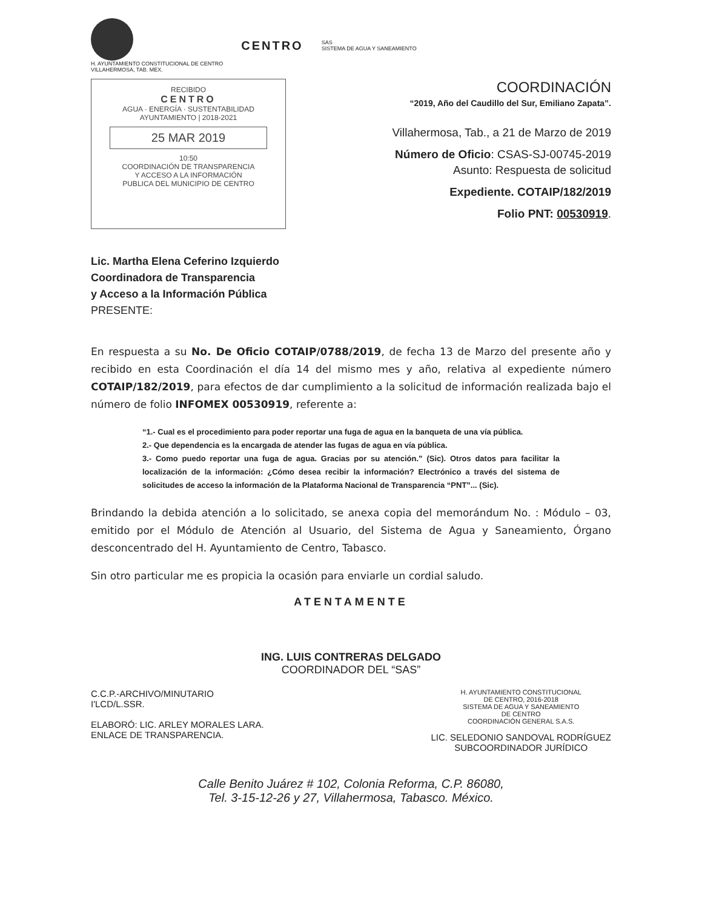H. AYUNTAMIENTO CONSTITUCIONAL DE CENTRO
VILLAHERMOSA, TAB. MEX.
CENTRO SAS
SISTEMA DE AGUA Y SANEAMIENTO
RECIBIDO
CENTRO
AGUA · ENERGÍA · SUSTENTABILIDAD
AYUNTAMIENTO | 2018-2021
25 MAR 2019
10:50
COORDINACIÓN DE TRANSPARENCIA
Y ACCESO A LA INFORMACIÓN
PUBLICA DEL MUNICIPIO DE CENTRO
COORDINACIÓN
“2019, Año del Caudillo del Sur, Emiliano Zapata”.
Villahermosa, Tab., a 21 de Marzo de 2019
Número de Oficio: CSAS-SJ-00745-2019
Asunto: Respuesta de solicitud
Expediente. COTAIP/182/2019
Folio PNT: 00530919.
Lic. Martha Elena Ceferino Izquierdo
Coordinadora de Transparencia
y Acceso a la Información Pública
PRESENTE:
En respuesta a su No. De Oficio COTAIP/0788/2019, de fecha 13 de Marzo del presente año y recibido en esta Coordinación el día 14 del mismo mes y año, relativa al expediente número COTAIP/182/2019, para efectos de dar cumplimiento a la solicitud de información realizada bajo el número de folio INFOMEX 00530919, referente a:
“1.- Cual es el procedimiento para poder reportar una fuga de agua en la banqueta de una vía pública.
2.- Que dependencia es la encargada de atender las fugas de agua en vía pública.
3.- Como puedo reportar una fuga de agua. Gracias por su atención.” (Sic). Otros datos para facilitar la localización de la información: ¿Cómo desea recibir la información? Electrónico a través del sistema de solicitudes de acceso la información de la Plataforma Nacional de Transparencia “PNT”... (Sic).
Brindando la debida atención a lo solicitado, se anexa copia del memorándum No. : Módulo – 03, emitido por el Módulo de Atención al Usuario, del Sistema de Agua y Saneamiento, Órgano desconcentrado del H. Ayuntamiento de Centro, Tabasco.
Sin otro particular me es propicia la ocasión para enviarle un cordial saludo.
ATENTAMENTE
ING. LUIS CONTRERAS DELGADO
COORDINADOR DEL “SAS”
C.C.P.-ARCHIVO/MINUTARIO
I'LCD/L.SSR.
ELABORÓ: LIC. ARLEY MORALES LARA.
ENLACE DE TRANSPARENCIA.
H. AYUNTAMIENTO CONSTITUCIONAL
DE CENTRO, 2016-2018
SISTEMA DE AGUA Y SANEAMIENTO
DE CENTRO
COORDINACIÓN GENERAL S.A.S.
LIC. SELEDONIO SANDOVAL RODRÍGUEZ
SUBCOORDINADOR JURÍDICO
Calle Benito Juárez # 102, Colonia Reforma, C.P. 86080,
Tel. 3-15-12-26 y 27, Villahermosa, Tabasco. México.